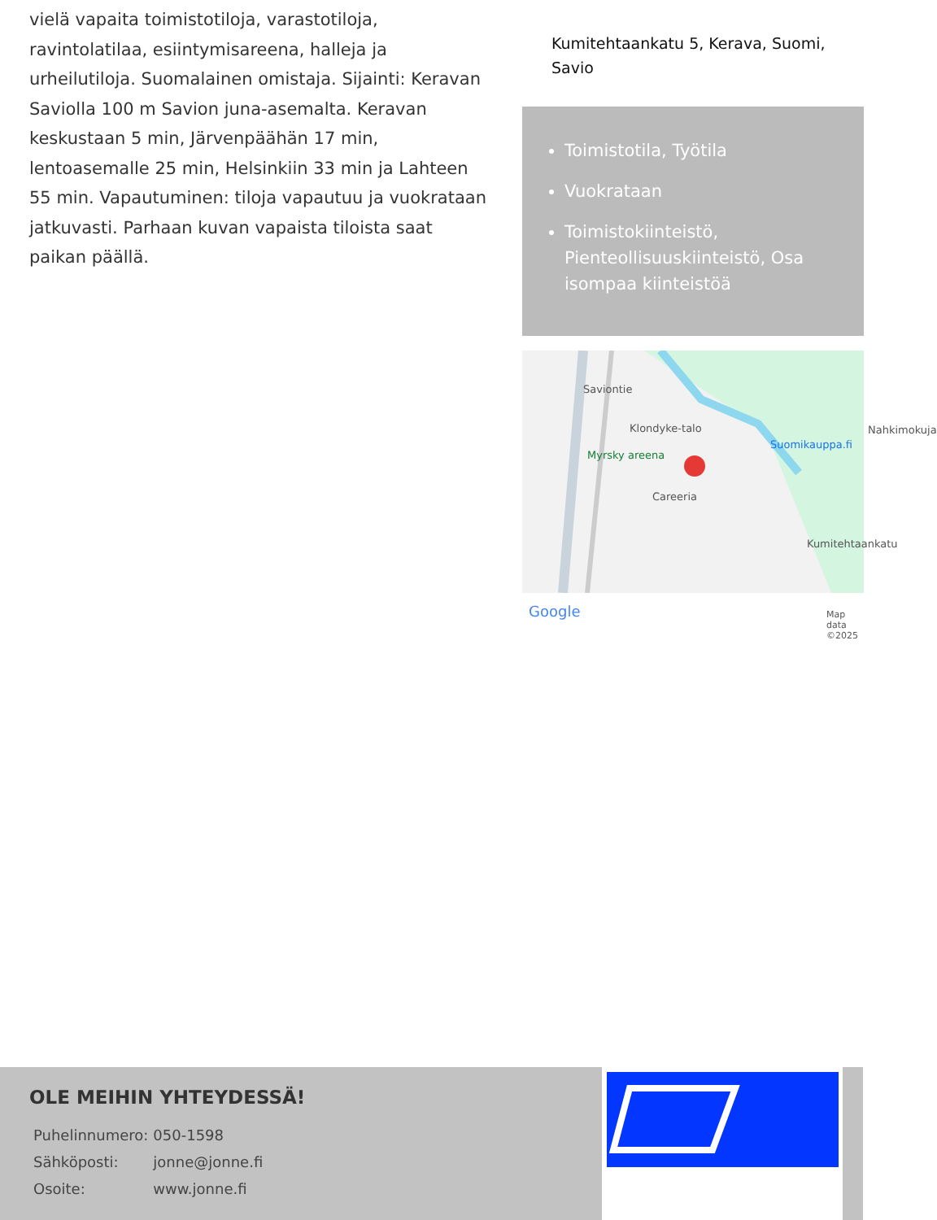vielä vapaita toimistotiloja, varastotiloja, ravintolatilaa, esiintymisareena, halleja ja urheilutiloja. Suomalainen omistaja. Sijainti: Keravan Saviolla 100 m Savion juna-asemalta. Keravan keskustaan 5 min, Järvenpäähän 17 min, lentoasemalle 25 min, Helsinkiin 33 min ja Lahteen 55 min. Vapautuminen: tiloja vapautuu ja vuokrataan jatkuvasti. Parhaan kuvan vapaista tiloista saat paikan päällä.
Kumitehtaankatu 5, Kerava, Suomi, Savio
Toimistotila, Työtila
Vuokrataan
Toimistokiinteistö, Pienteollisuuskiinteistö, Osa isompaa kiinteistöä
Klondyke-talo
Suomikauppa.fi
Myrsky areena
Careeria
Kumitehtaankatu
Saviontie
Nahkimokuja
Google Map data ©2025
OLE MEIHIN YHTEYDESSÄ!
| Puhelinnumero: | 050-1598 |
| Sähköposti: | jonne@jonne.fi |
| Osoite: | www.jonne.fi |